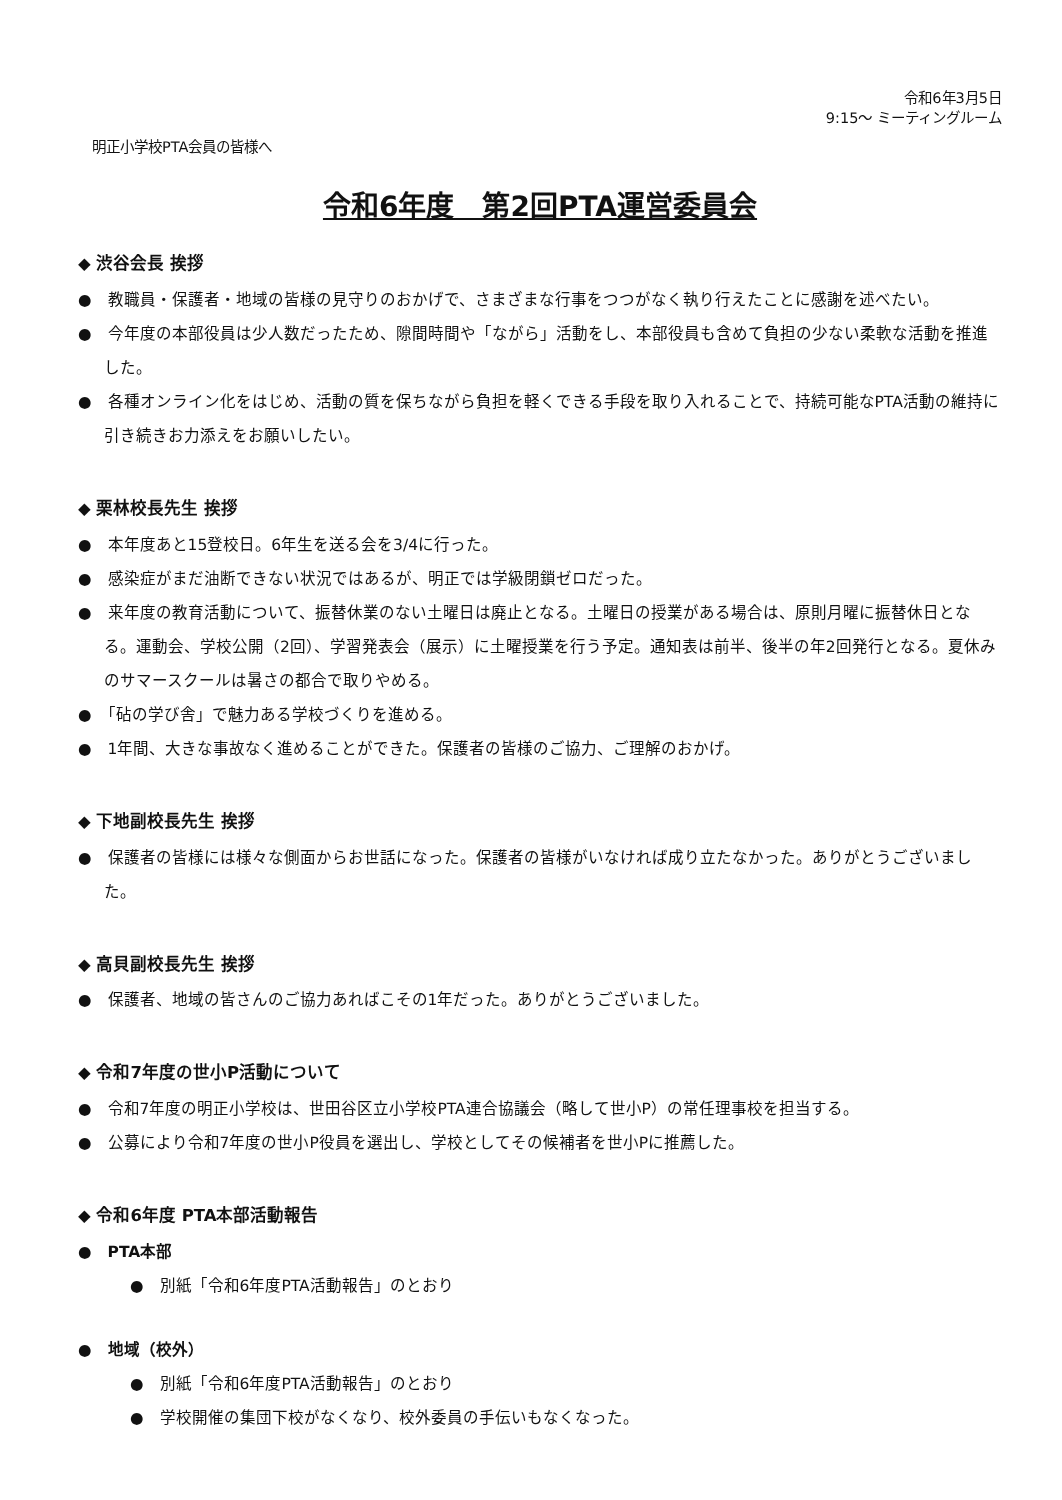令和6年3月5日
9:15～ ミーティングルーム
明正小学校PTA会員の皆様へ
令和6年度　第2回PTA運営委員会
◆ 渋谷会長 挨拶
●　教職員・保護者・地域の皆様の見守りのおかげで、さまざまな行事をつつがなく執り行えたことに感謝を述べたい。
●　今年度の本部役員は少人数だったため、隙間時間や「ながら」活動をし、本部役員も含めて負担の少ない柔軟な活動を推進した。
●　各種オンライン化をはじめ、活動の質を保ちながら負担を軽くできる手段を取り入れることで、持続可能なPTA活動の維持に引き続きお力添えをお願いしたい。
◆ 栗林校長先生 挨拶
●　本年度あと15登校日。6年生を送る会を3/4に行った。
●　感染症がまだ油断できない状況ではあるが、明正では学級閉鎖ゼロだった。
●　来年度の教育活動について、振替休業のない土曜日は廃止となる。土曜日の授業がある場合は、原則月曜に振替休日となる。運動会、学校公開（2回）、学習発表会（展示）に土曜授業を行う予定。通知表は前半、後半の年2回発行となる。夏休みのサマースクールは暑さの都合で取りやめる。
●　「砧の学び舎」で魅力ある学校づくりを進める。
●　1年間、大きな事故なく進めることができた。保護者の皆様のご協力、ご理解のおかげ。
◆ 下地副校長先生 挨拶
●　保護者の皆様には様々な側面からお世話になった。保護者の皆様がいなければ成り立たなかった。ありがとうございました。
◆ 高貝副校長先生 挨拶
●　保護者、地域の皆さんのご協力あればこその1年だった。ありがとうございました。
◆ 令和7年度の世小P活動について
●　令和7年度の明正小学校は、世田谷区立小学校PTA連合協議会（略して世小P）の常任理事校を担当する。
●　公募により令和7年度の世小P役員を選出し、学校としてその候補者を世小Pに推薦した。
◆ 令和6年度 PTA本部活動報告
●　PTA本部
●　別紙「令和6年度PTA活動報告」のとおり
●　地域（校外）
●　別紙「令和6年度PTA活動報告」のとおり
●　学校開催の集団下校がなくなり、校外委員の手伝いもなくなった。